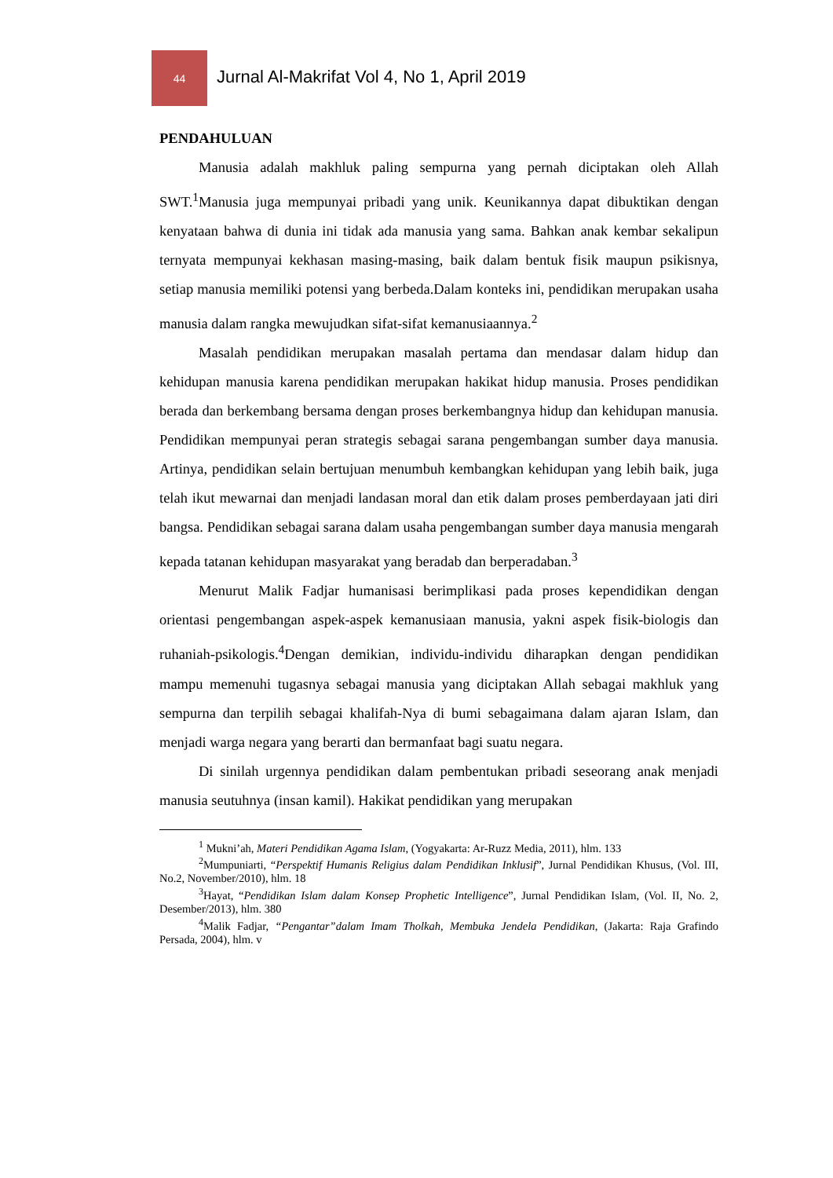44
Jurnal Al-Makrifat Vol 4, No 1, April 2019
PENDAHULUAN
Manusia adalah makhluk paling sempurna yang pernah diciptakan oleh Allah SWT.<sup>1</sup>Manusia juga mempunyai pribadi yang unik. Keunikannya dapat dibuktikan dengan kenyataan bahwa di dunia ini tidak ada manusia yang sama. Bahkan anak kembar sekalipun ternyata mempunyai kekhasan masing-masing, baik dalam bentuk fisik maupun psikisnya, setiap manusia memiliki potensi yang berbeda.Dalam konteks ini, pendidikan merupakan usaha manusia dalam rangka mewujudkan sifat-sifat kemanusiaannya.<sup>2</sup>
Masalah pendidikan merupakan masalah pertama dan mendasar dalam hidup dan kehidupan manusia karena pendidikan merupakan hakikat hidup manusia. Proses pendidikan berada dan berkembang bersama dengan proses berkembangnya hidup dan kehidupan manusia. Pendidikan mempunyai peran strategis sebagai sarana pengembangan sumber daya manusia. Artinya, pendidikan selain bertujuan menumbuh kembangkan kehidupan yang lebih baik, juga telah ikut mewarnai dan menjadi landasan moral dan etik dalam proses pemberdayaan jati diri bangsa. Pendidikan sebagai sarana dalam usaha pengembangan sumber daya manusia mengarah kepada tatanan kehidupan masyarakat yang beradab dan berperadaban.<sup>3</sup>
Menurut Malik Fadjar humanisasi berimplikasi pada proses kependidikan dengan orientasi pengembangan aspek-aspek kemanusiaan manusia, yakni aspek fisik-biologis dan ruhaniah-psikologis.<sup>4</sup>Dengan demikian, individu-individu diharapkan dengan pendidikan mampu memenuhi tugasnya sebagai manusia yang diciptakan Allah sebagai makhluk yang sempurna dan terpilih sebagai khalifah-Nya di bumi sebagaimana dalam ajaran Islam, dan menjadi warga negara yang berarti dan bermanfaat bagi suatu negara.
Di sinilah urgennya pendidikan dalam pembentukan pribadi seseorang anak menjadi manusia seutuhnya (insan kamil). Hakikat pendidikan yang merupakan
<sup>1</sup> Mukni’ah, Materi Pendidikan Agama Islam, (Yogyakarta: Ar-Ruzz Media, 2011), hlm. 133
<sup>2</sup> Mumpuniarti, “Perspektif Humanis Religius dalam Pendidikan Inklusif”, Jurnal Pendidikan Khusus, (Vol. III, No.2, November/2010), hlm. 18
<sup>3</sup> Hayat, “Pendidikan Islam dalam Konsep Prophetic Intelligence”, Jurnal Pendidikan Islam, (Vol. II, No. 2, Desember/2013), hlm. 380
<sup>4</sup> Malik Fadjar, “Pengantar”dalam Imam Tholkah, Membuka Jendela Pendidikan, (Jakarta: Raja Grafindo Persada, 2004), hlm. v